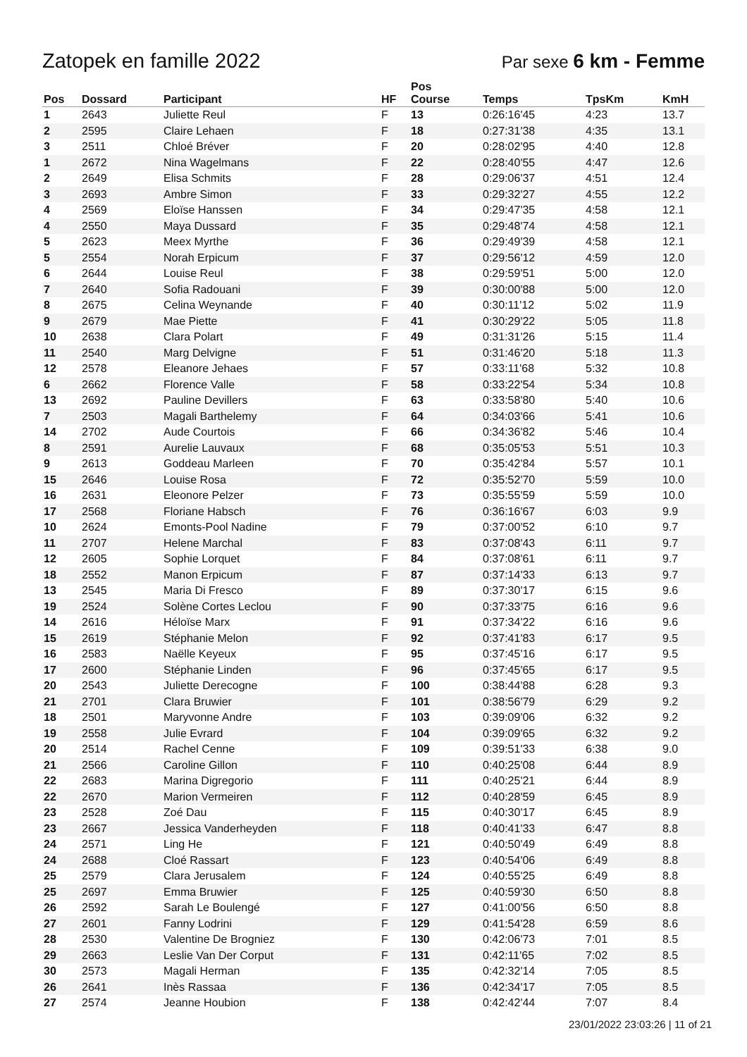Zatopek en famille 2022
Par sexe 6 km - Femme
| Pos | Dossard | Participant | HF | Pos Course | Temps | TpsKm | KmH |
| --- | --- | --- | --- | --- | --- | --- | --- |
| 1 | 2643 | Juliette Reul | F | 13 | 0:26:16'45 | 4:23 | 13.7 |
| 2 | 2595 | Claire Lehaen | F | 18 | 0:27:31'38 | 4:35 | 13.1 |
| 3 | 2511 | Chloé Bréver | F | 20 | 0:28:02'95 | 4:40 | 12.8 |
| 1 | 2672 | Nina Wagelmans | F | 22 | 0:28:40'55 | 4:47 | 12.6 |
| 2 | 2649 | Elisa Schmits | F | 28 | 0:29:06'37 | 4:51 | 12.4 |
| 3 | 2693 | Ambre Simon | F | 33 | 0:29:32'27 | 4:55 | 12.2 |
| 4 | 2569 | Eloïse Hanssen | F | 34 | 0:29:47'35 | 4:58 | 12.1 |
| 4 | 2550 | Maya Dussard | F | 35 | 0:29:48'74 | 4:58 | 12.1 |
| 5 | 2623 | Meex Myrthe | F | 36 | 0:29:49'39 | 4:58 | 12.1 |
| 5 | 2554 | Norah Erpicum | F | 37 | 0:29:56'12 | 4:59 | 12.0 |
| 6 | 2644 | Louise Reul | F | 38 | 0:29:59'51 | 5:00 | 12.0 |
| 7 | 2640 | Sofia Radouani | F | 39 | 0:30:00'88 | 5:00 | 12.0 |
| 8 | 2675 | Celina Weynande | F | 40 | 0:30:11'12 | 5:02 | 11.9 |
| 9 | 2679 | Mae Piette | F | 41 | 0:30:29'22 | 5:05 | 11.8 |
| 10 | 2638 | Clara Polart | F | 49 | 0:31:31'26 | 5:15 | 11.4 |
| 11 | 2540 | Marg Delvigne | F | 51 | 0:31:46'20 | 5:18 | 11.3 |
| 12 | 2578 | Eleanore Jehaes | F | 57 | 0:33:11'68 | 5:32 | 10.8 |
| 6 | 2662 | Florence Valle | F | 58 | 0:33:22'54 | 5:34 | 10.8 |
| 13 | 2692 | Pauline Devillers | F | 63 | 0:33:58'80 | 5:40 | 10.6 |
| 7 | 2503 | Magali Barthelemy | F | 64 | 0:34:03'66 | 5:41 | 10.6 |
| 14 | 2702 | Aude Courtois | F | 66 | 0:34:36'82 | 5:46 | 10.4 |
| 8 | 2591 | Aurelie Lauvaux | F | 68 | 0:35:05'53 | 5:51 | 10.3 |
| 9 | 2613 | Goddeau Marleen | F | 70 | 0:35:42'84 | 5:57 | 10.1 |
| 15 | 2646 | Louise Rosa | F | 72 | 0:35:52'70 | 5:59 | 10.0 |
| 16 | 2631 | Eleonore Pelzer | F | 73 | 0:35:55'59 | 5:59 | 10.0 |
| 17 | 2568 | Floriane Habsch | F | 76 | 0:36:16'67 | 6:03 | 9.9 |
| 10 | 2624 | Emonts-Pool Nadine | F | 79 | 0:37:00'52 | 6:10 | 9.7 |
| 11 | 2707 | Helene Marchal | F | 83 | 0:37:08'43 | 6:11 | 9.7 |
| 12 | 2605 | Sophie Lorquet | F | 84 | 0:37:08'61 | 6:11 | 9.7 |
| 18 | 2552 | Manon Erpicum | F | 87 | 0:37:14'33 | 6:13 | 9.7 |
| 13 | 2545 | Maria Di Fresco | F | 89 | 0:37:30'17 | 6:15 | 9.6 |
| 19 | 2524 | Solène Cortes Leclou | F | 90 | 0:37:33'75 | 6:16 | 9.6 |
| 14 | 2616 | Héloïse Marx | F | 91 | 0:37:34'22 | 6:16 | 9.6 |
| 15 | 2619 | Stéphanie Melon | F | 92 | 0:37:41'83 | 6:17 | 9.5 |
| 16 | 2583 | Naëlle Keyeux | F | 95 | 0:37:45'16 | 6:17 | 9.5 |
| 17 | 2600 | Stéphanie Linden | F | 96 | 0:37:45'65 | 6:17 | 9.5 |
| 20 | 2543 | Juliette Derecogne | F | 100 | 0:38:44'88 | 6:28 | 9.3 |
| 21 | 2701 | Clara Bruwier | F | 101 | 0:38:56'79 | 6:29 | 9.2 |
| 18 | 2501 | Maryvonne Andre | F | 103 | 0:39:09'06 | 6:32 | 9.2 |
| 19 | 2558 | Julie Evrard | F | 104 | 0:39:09'65 | 6:32 | 9.2 |
| 20 | 2514 | Rachel Cenne | F | 109 | 0:39:51'33 | 6:38 | 9.0 |
| 21 | 2566 | Caroline Gillon | F | 110 | 0:40:25'08 | 6:44 | 8.9 |
| 22 | 2683 | Marina Digregorio | F | 111 | 0:40:25'21 | 6:44 | 8.9 |
| 22 | 2670 | Marion Vermeiren | F | 112 | 0:40:28'59 | 6:45 | 8.9 |
| 23 | 2528 | Zoé Dau | F | 115 | 0:40:30'17 | 6:45 | 8.9 |
| 23 | 2667 | Jessica Vanderheyden | F | 118 | 0:40:41'33 | 6:47 | 8.8 |
| 24 | 2571 | Ling He | F | 121 | 0:40:50'49 | 6:49 | 8.8 |
| 24 | 2688 | Cloé Rassart | F | 123 | 0:40:54'06 | 6:49 | 8.8 |
| 25 | 2579 | Clara Jerusalem | F | 124 | 0:40:55'25 | 6:49 | 8.8 |
| 25 | 2697 | Emma Bruwier | F | 125 | 0:40:59'30 | 6:50 | 8.8 |
| 26 | 2592 | Sarah Le Boulengé | F | 127 | 0:41:00'56 | 6:50 | 8.8 |
| 27 | 2601 | Fanny Lodrini | F | 129 | 0:41:54'28 | 6:59 | 8.6 |
| 28 | 2530 | Valentine De Brogniez | F | 130 | 0:42:06'73 | 7:01 | 8.5 |
| 29 | 2663 | Leslie Van Der Corput | F | 131 | 0:42:11'65 | 7:02 | 8.5 |
| 30 | 2573 | Magali Herman | F | 135 | 0:42:32'14 | 7:05 | 8.5 |
| 26 | 2641 | Inès Rassaa | F | 136 | 0:42:34'17 | 7:05 | 8.5 |
| 27 | 2574 | Jeanne Houbion | F | 138 | 0:42:42'44 | 7:07 | 8.4 |
23/01/2022 23:03:26 | 11 of 21